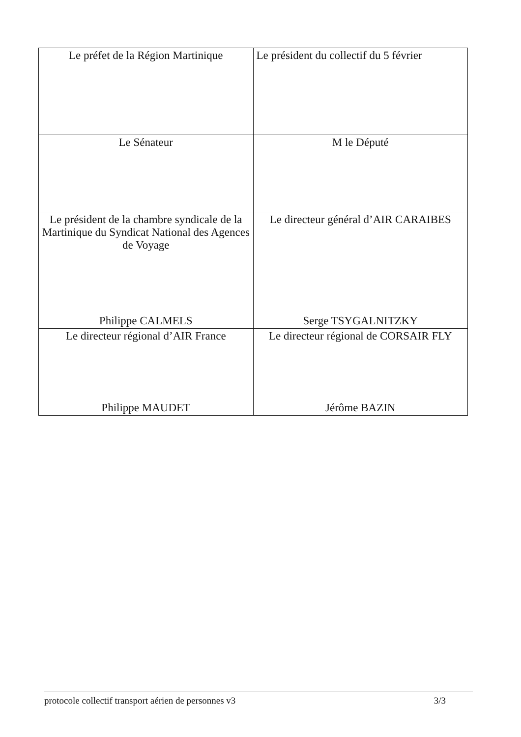| Le préfet de la Région Martinique | Le président du collectif du 5 février |
| Le Sénateur | M le Député |
| Le président de la chambre syndicale de la Martinique du Syndicat National des Agences de Voyage Philippe CALMELS | Le directeur général d’AIR CARAIBES Serge TSYGALNITZKY |
| Le directeur régional d’AIR France Philippe MAUDET | Le directeur régional de CORSAIR FLY Jérôme BAZIN |
protocole collectif transport aérien de personnes v3 3/3